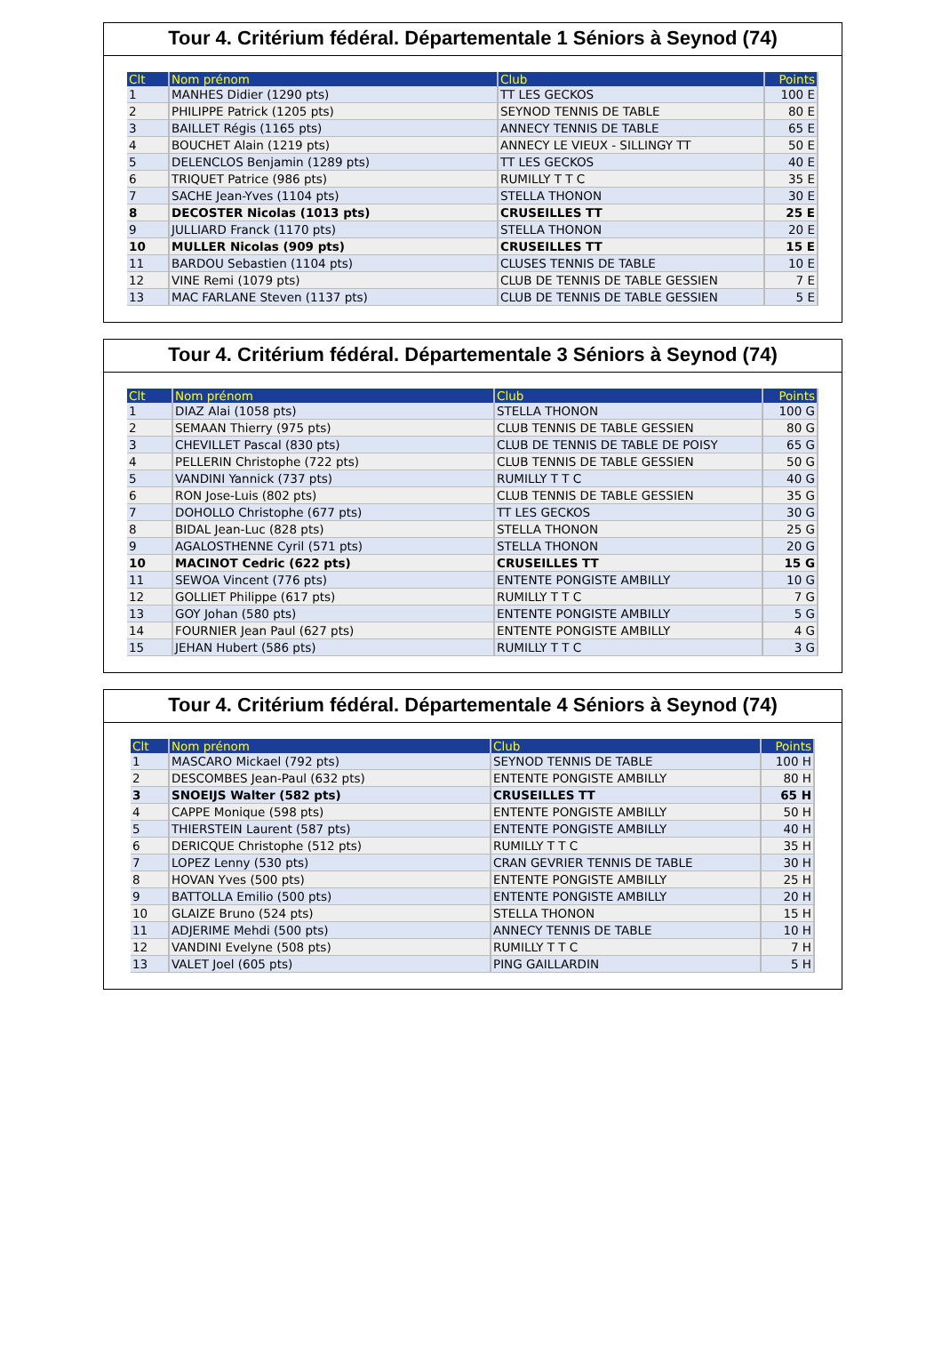Tour 4. Critérium fédéral. Départementale 1 Séniors à Seynod (74)
| Clt | Nom prénom | Club | Points |
| --- | --- | --- | --- |
| 1 | MANHES Didier (1290 pts) | TT LES GECKOS | 100 E |
| 2 | PHILIPPE Patrick (1205 pts) | SEYNOD TENNIS DE TABLE | 80 E |
| 3 | BAILLET Régis (1165 pts) | ANNECY TENNIS DE TABLE | 65 E |
| 4 | BOUCHET Alain (1219 pts) | ANNECY LE VIEUX - SILLINGY TT | 50 E |
| 5 | DELENCLOS Benjamin (1289 pts) | TT LES GECKOS | 40 E |
| 6 | TRIQUET Patrice (986 pts) | RUMILLY T T C | 35 E |
| 7 | SACHE Jean-Yves (1104 pts) | STELLA THONON | 30 E |
| 8 | DECOSTER Nicolas (1013 pts) | CRUSEILLES TT | 25 E |
| 9 | JULLIARD Franck (1170 pts) | STELLA THONON | 20 E |
| 10 | MULLER Nicolas (909 pts) | CRUSEILLES TT | 15 E |
| 11 | BARDOU Sebastien (1104 pts) | CLUSES TENNIS DE TABLE | 10 E |
| 12 | VINE Remi (1079 pts) | CLUB DE TENNIS DE TABLE GESSIEN | 7 E |
| 13 | MAC FARLANE Steven (1137 pts) | CLUB DE TENNIS DE TABLE GESSIEN | 5 E |
Tour 4. Critérium fédéral. Départementale 3 Séniors à Seynod (74)
| Clt | Nom prénom | Club | Points |
| --- | --- | --- | --- |
| 1 | DIAZ Alai (1058 pts) | STELLA THONON | 100 G |
| 2 | SEMAAN Thierry (975 pts) | CLUB TENNIS DE TABLE GESSIEN | 80 G |
| 3 | CHEVILLET Pascal (830 pts) | CLUB DE TENNIS DE TABLE DE POISY | 65 G |
| 4 | PELLERIN Christophe (722 pts) | CLUB TENNIS DE TABLE GESSIEN | 50 G |
| 5 | VANDINI Yannick (737 pts) | RUMILLY T T C | 40 G |
| 6 | RON Jose-Luis (802 pts) | CLUB TENNIS DE TABLE GESSIEN | 35 G |
| 7 | DOHOLLO Christophe (677 pts) | TT LES GECKOS | 30 G |
| 8 | BIDAL Jean-Luc (828 pts) | STELLA THONON | 25 G |
| 9 | AGALOSTHENNE Cyril (571 pts) | STELLA THONON | 20 G |
| 10 | MACINOT Cedric (622 pts) | CRUSEILLES TT | 15 G |
| 11 | SEWOA Vincent (776 pts) | ENTENTE PONGISTE AMBILLY | 10 G |
| 12 | GOLLIET Philippe (617 pts) | RUMILLY T T C | 7 G |
| 13 | GOY Johan (580 pts) | ENTENTE PONGISTE AMBILLY | 5 G |
| 14 | FOURNIER Jean Paul (627 pts) | ENTENTE PONGISTE AMBILLY | 4 G |
| 15 | JEHAN Hubert (586 pts) | RUMILLY T T C | 3 G |
Tour 4. Critérium fédéral. Départementale 4 Séniors à Seynod (74)
| Clt | Nom prénom | Club | Points |
| --- | --- | --- | --- |
| 1 | MASCARO Mickael (792 pts) | SEYNOD TENNIS DE TABLE | 100 H |
| 2 | DESCOMBES Jean-Paul (632 pts) | ENTENTE PONGISTE AMBILLY | 80 H |
| 3 | SNOEIJS Walter (582 pts) | CRUSEILLES TT | 65 H |
| 4 | CAPPE Monique (598 pts) | ENTENTE PONGISTE AMBILLY | 50 H |
| 5 | THIERSTEIN Laurent (587 pts) | ENTENTE PONGISTE AMBILLY | 40 H |
| 6 | DERICQUE Christophe (512 pts) | RUMILLY T T C | 35 H |
| 7 | LOPEZ Lenny (530 pts) | CRAN GEVRIER TENNIS DE TABLE | 30 H |
| 8 | HOVAN Yves (500 pts) | ENTENTE PONGISTE AMBILLY | 25 H |
| 9 | BATTOLLA Emilio (500 pts) | ENTENTE PONGISTE AMBILLY | 20 H |
| 10 | GLAIZE Bruno (524 pts) | STELLA THONON | 15 H |
| 11 | ADJERIME Mehdi (500 pts) | ANNECY TENNIS DE TABLE | 10 H |
| 12 | VANDINI Evelyne (508 pts) | RUMILLY T T C | 7 H |
| 13 | VALET Joel (605 pts) | PING GAILLARDIN | 5 H |